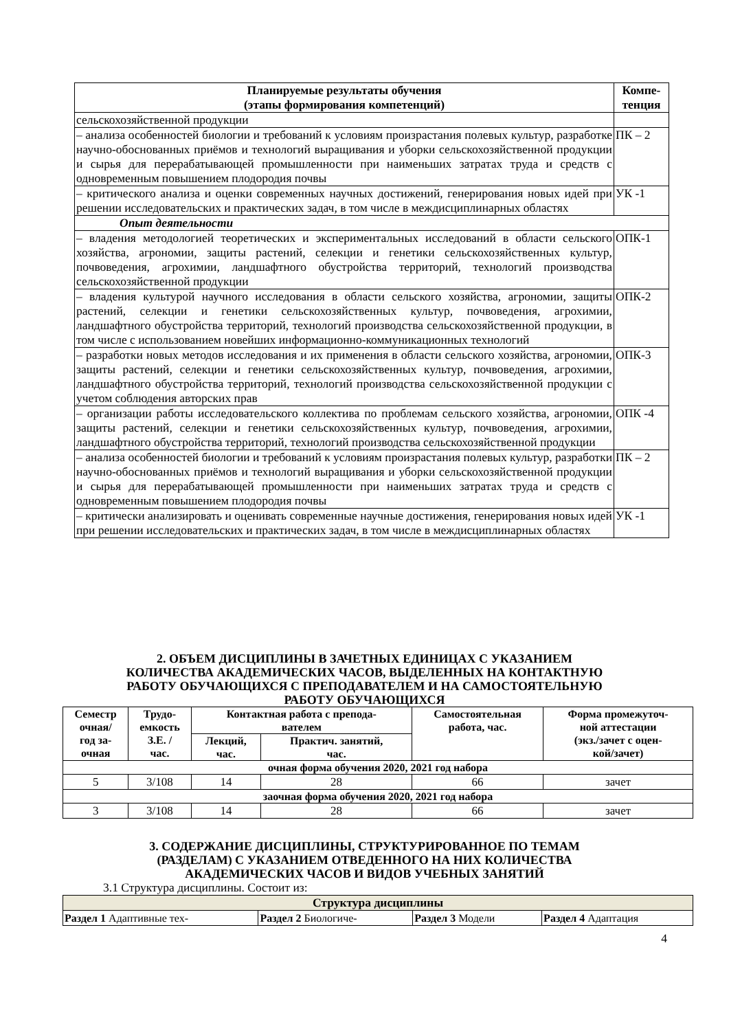| Планируемые результаты обучения (этапы формирования компетенций) | Компе- тенция |
| --- | --- |
| сельскохозяйственной продукции | |
| – анализа особенностей биологии и требований к условиям произрастания полевых культур, разработке научно-обоснованных приёмов и технологий выращивания и уборки сельскохозяйственной продукции и сырья для перерабатывающей промышленности при наименьших затратах труда и средств с одновременным повышением плодородия почвы | ПК – 2 |
| – критического анализа и оценки современных научных достижений, генерирования новых идей при решении исследовательских и практических задач, в том числе в междисциплинарных областях | УК -1 |
| Опыт деятельности | |
| – владения методологией теоретических и экспериментальных исследований в области сельского хозяйства, агрономии, защиты растений, селекции и генетики сельскохозяйственных культур, почвоведения, агрохимии, ландшафтного обустройства территорий, технологий производства сельскохозяйственной продукции | ОПК-1 |
| – владения культурой научного исследования в области сельского хозяйства, агрономии, защиты растений, селекции и генетики сельскохозяйственных культур, почвоведения, агрохимии, ландшафтного обустройства территорий, технологий производства сельскохозяйственной продукции, в том числе с использованием новейших информационно-коммуникационных технологий | ОПК-2 |
| – разработки новых методов исследования и их применения в области сельского хозяйства, агрономии, защиты растений, селекции и генетики сельскохозяйственных культур, почвоведения, агрохимии, ландшафтного обустройства территорий, технологий производства сельскохозяйственной продукции с учетом соблюдения авторских прав | ОПК-3 |
| – организации работы исследовательского коллектива по проблемам сельского хозяйства, агрономии, защиты растений, селекции и генетики сельскохозяйственных культур, почвоведения, агрохимии, ландшафтного обустройства территорий, технологий производства сельскохозяйственной продукции | ОПК -4 |
| – анализа особенностей биологии и требований к условиям произрастания полевых культур, разработки научно-обоснованных приёмов и технологий выращивания и уборки сельскохозяйственной продукции и сырья для перерабатывающей промышленности при наименьших затратах труда и средств с одновременным повышением плодородия почвы | ПК – 2 |
| – критически анализировать и оценивать современные научные достижения, генерирования новых идей при решении исследовательских и практических задач, в том числе в междисциплинарных областях | УК -1 |
2. ОБЪЕМ ДИСЦИПЛИНЫ В ЗАЧЕТНЫХ ЕДИНИЦАХ С УКАЗАНИЕМ
КОЛИЧЕСТВА АКАДЕМИЧЕСКИХ ЧАСОВ, ВЫДЕЛЕННЫХ НА КОНТАКТНУЮ
РАБОТУ ОБУЧАЮЩИХСЯ С ПРЕПОДАВАТЕЛЕМ И НА САМОСТОЯТЕЛЬНУЮ
РАБОТУ ОБУЧАЮЩИХСЯ
| Семестр очная/ год за- очная | Трудо- емкость З.Е. / час. | Контактная работа с препода- вателем | | Самостоятельная работа, час. | Форма промежуточ- ной аттестации (экз./зачет с оцен- кой/зачет) |
| --- | --- | --- | --- | --- | --- |
| | | Лекций, час. | Практич. занятий, час. | | |
| очная форма обучения 2020, 2021 год набора | | | | | |
| 5 | 3/108 | 14 | 28 | 66 | зачет |
| заочная форма обучения 2020, 2021 год набора | | | | | |
| 3 | 3/108 | 14 | 28 | 66 | зачет |
3. СОДЕРЖАНИЕ ДИСЦИПЛИНЫ, СТРУКТУРИРОВАННОЕ ПО ТЕМАМ
(РАЗДЕЛАМ) С УКАЗАНИЕМ ОТВЕДЕННОГО НА НИХ КОЛИЧЕСТВА
АКАДЕМИЧЕСКИХ ЧАСОВ И ВИДОВ УЧЕБНЫХ ЗАНЯТИЙ
3.1 Структура дисциплины. Состоит из:
| Структура дисциплины | | | |
| --- | --- | --- | --- |
| Раздел 1 Адаптивные тех- | Раздел 2 Биологиче- | Раздел 3 Модели | Раздел 4 Адаптация |
4